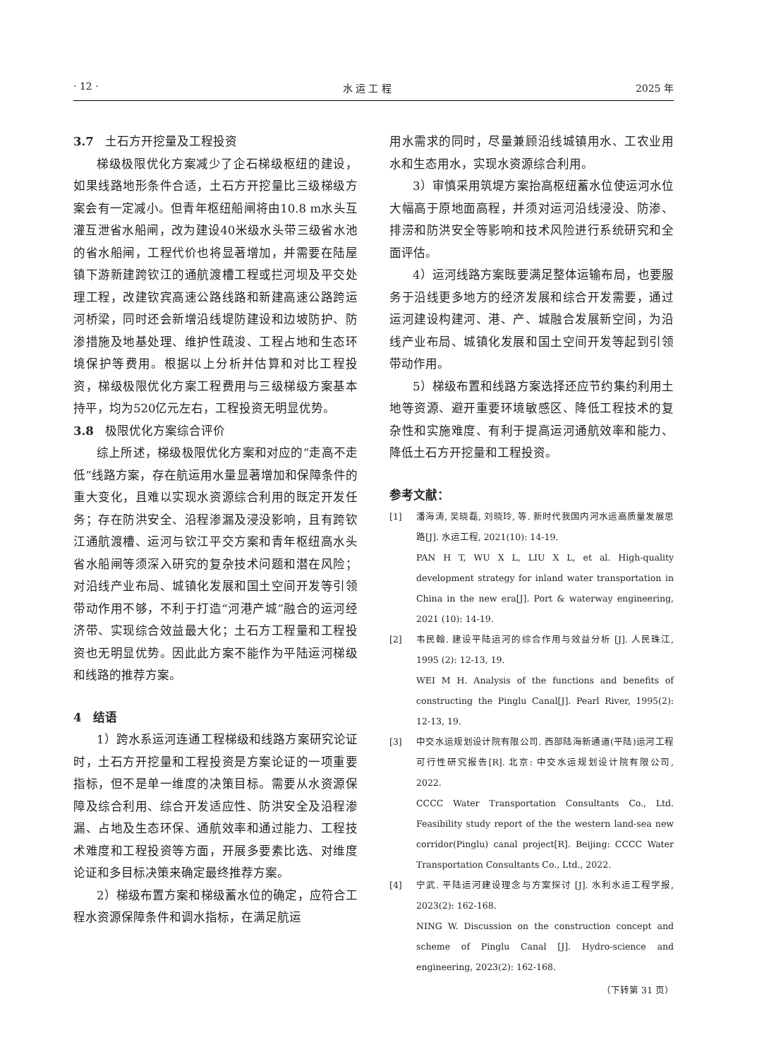· 12 · 水 运 工 程 2025 年
3.7 土石方开挖量及工程投资
梯级极限优化方案减少了企石梯级枢纽的建设，如果线路地形条件合适，土石方开挖量比三级梯级方案会有一定减小。但青年枢纽船闸将由10.8 m水头互灌互泄省水船闸，改为建设40米级水头带三级省水池的省水船闸，工程代价也将显著增加，并需要在陆屋镇下游新建跨钦江的通航渡槽工程或拦河坝及平交处理工程，改建钦宾高速公路线路和新建高速公路跨运河桥梁，同时还会新增沿线堤防建设和边坡防护、防渗措施及地基处理、维护性疏浚、工程占地和生态环境保护等费用。根据以上分析并估算和对比工程投资，梯级极限优化方案工程费用与三级梯级方案基本持平，均为520亿元左右，工程投资无明显优势。
3.8 极限优化方案综合评价
综上所述，梯级极限优化方案和对应的“走高不走低”线路方案，存在航运用水量显著增加和保障条件的重大变化，且难以实现水资源综合利用的既定开发任务；存在防洪安全、沿程渗漏及浸没影响，且有跨钦江通航渡槽、运河与钦江平交方案和青年枢纽高水头省水船闸等须深入研究的复杂技术问题和潜在风险；对沿线产业布局、城镇化发展和国土空间开发等引领带动作用不够，不利于打造“河港产城”融合的运河经济带、实现综合效益最大化；土石方工程量和工程投资也无明显优势。因此此方案不能作为平陆运河梯级和线路的推荐方案。
4　结语
1）跨水系运河连通工程梯级和线路方案研究论证时，土石方开挖量和工程投资是方案论证的一项重要指标，但不是单一维度的决策目标。需要从水资源保障及综合利用、综合开发适应性、防洪安全及沿程渗漏、占地及生态环保、通航效率和通过能力、工程技术难度和工程投资等方面，开展多要素比选、对维度论证和多目标决策来确定最终推荐方案。
2）梯级布置方案和梯级蓄水位的确定，应符合工程水资源保障条件和调水指标，在满足航运
用水需求的同时，尽量兼顾沿线城镇用水、工农业用水和生态用水，实现水资源综合利用。
3）审慎采用筑堤方案抬高枢纽蓄水位使运河水位大幅高于原地面高程，并须对运河沿线浸没、防渗、排涝和防洪安全等影响和技术风险进行系统研究和全面评估。
4）运河线路方案既要满足整体运输布局，也要服务于沿线更多地方的经济发展和综合开发需要，通过运河建设构建河、港、产、城融合发展新空间，为沿线产业布局、城镇化发展和国土空间开发等起到引领带动作用。
5）梯级布置和线路方案选择还应节约集约利用土地等资源、避开重要环境敏感区、降低工程技术的复杂性和实施难度、有利于提高运河通航效率和能力、降低土石方开挖量和工程投资。
参考文献：
[1] 潘海涛, 吴晓磊, 刘晓玲, 等. 新时代我国内河水运高质量发展思路[J]. 水运工程, 2021(10): 14-19.
PAN H T, WU X L, LIU X L, et al. High-quality development strategy for inland water transportation in China in the new era[J]. Port & waterway engineering, 2021 (10): 14-19.
[2] 韦民翰. 建设平陆运河的综合作用与效益分析 [J]. 人民珠江, 1995 (2): 12-13, 19.
WEI M H. Analysis of the functions and benefits of constructing the Pinglu Canal[J]. Pearl River, 1995(2): 12-13, 19.
[3] 中交水运规划设计院有限公司. 西部陆海新通道(平陆)运河工程可行性研究报告[R]. 北京: 中交水运规划设计院有限公司, 2022.
CCCC Water Transportation Consultants Co., Ltd. Feasibility study report of the the western land-sea new corridor(Pinglu) canal project[R]. Beijing: CCCC Water Transportation Consultants Co., Ltd., 2022.
[4] 宁武. 平陆运河建设理念与方案探讨 [J]. 水利水运工程学报, 2023(2): 162-168.
NING W. Discussion on the construction concept and scheme of Pinglu Canal [J]. Hydro-science and engineering, 2023(2): 162-168.
（下转第 31 页）